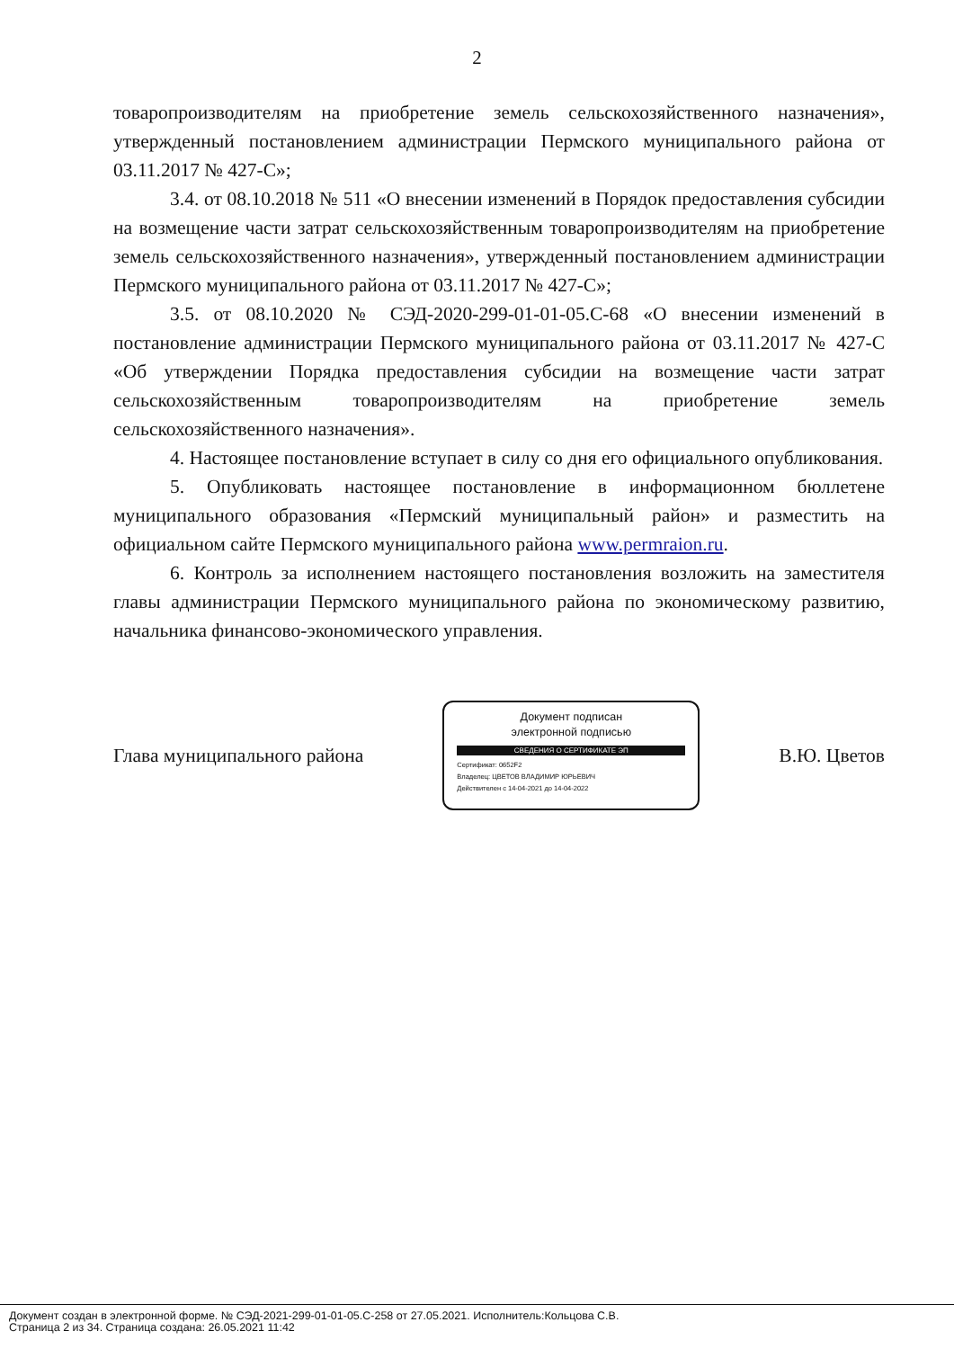2
товаропроизводителям на приобретение земель сельскохозяйственного назначения», утвержденный постановлением администрации Пермского муниципального района от 03.11.2017 № 427-С»;
3.4. от 08.10.2018 № 511 «О внесении изменений в Порядок предоставления субсидии на возмещение части затрат сельскохозяйственным товаропроизводителям на приобретение земель сельскохозяйственного назначения», утвержденный постановлением администрации Пермского муниципального района от 03.11.2017 № 427-С»;
3.5. от 08.10.2020 № СЭД-2020-299-01-01-05.С-68 «О внесении изменений в постановление администрации Пермского муниципального района от 03.11.2017 № 427-С «Об утверждении Порядка предоставления субсидии на возмещение части затрат сельскохозяйственным товаропроизводителям на приобретение земель сельскохозяйственного назначения».
4. Настоящее постановление вступает в силу со дня его официального опубликования.
5. Опубликовать настоящее постановление в информационном бюллетене муниципального образования «Пермский муниципальный район» и разместить на официальном сайте Пермского муниципального района www.permraion.ru.
6. Контроль за исполнением настоящего постановления возложить на заместителя главы администрации Пермского муниципального района по экономическому развитию, начальника финансово-экономического управления.
Глава муниципального района
Документ подписан
электронной подписью
СВЕДЕНИЯ О СЕРТИФИКАТЕ ЭП
Сертификат: 0652F2
Владелец: ЦВЕТОВ ВЛАДИМИР ЮРЬЕВИЧ
Действителен с 14-04-2021 до 14-04-2022
В.Ю. Цветов
Документ создан в электронной форме. № СЭД-2021-299-01-01-05.С-258 от 27.05.2021. Исполнитель:Кольцова С.В.
Страница 2 из 34. Страница создана: 26.05.2021 11:42